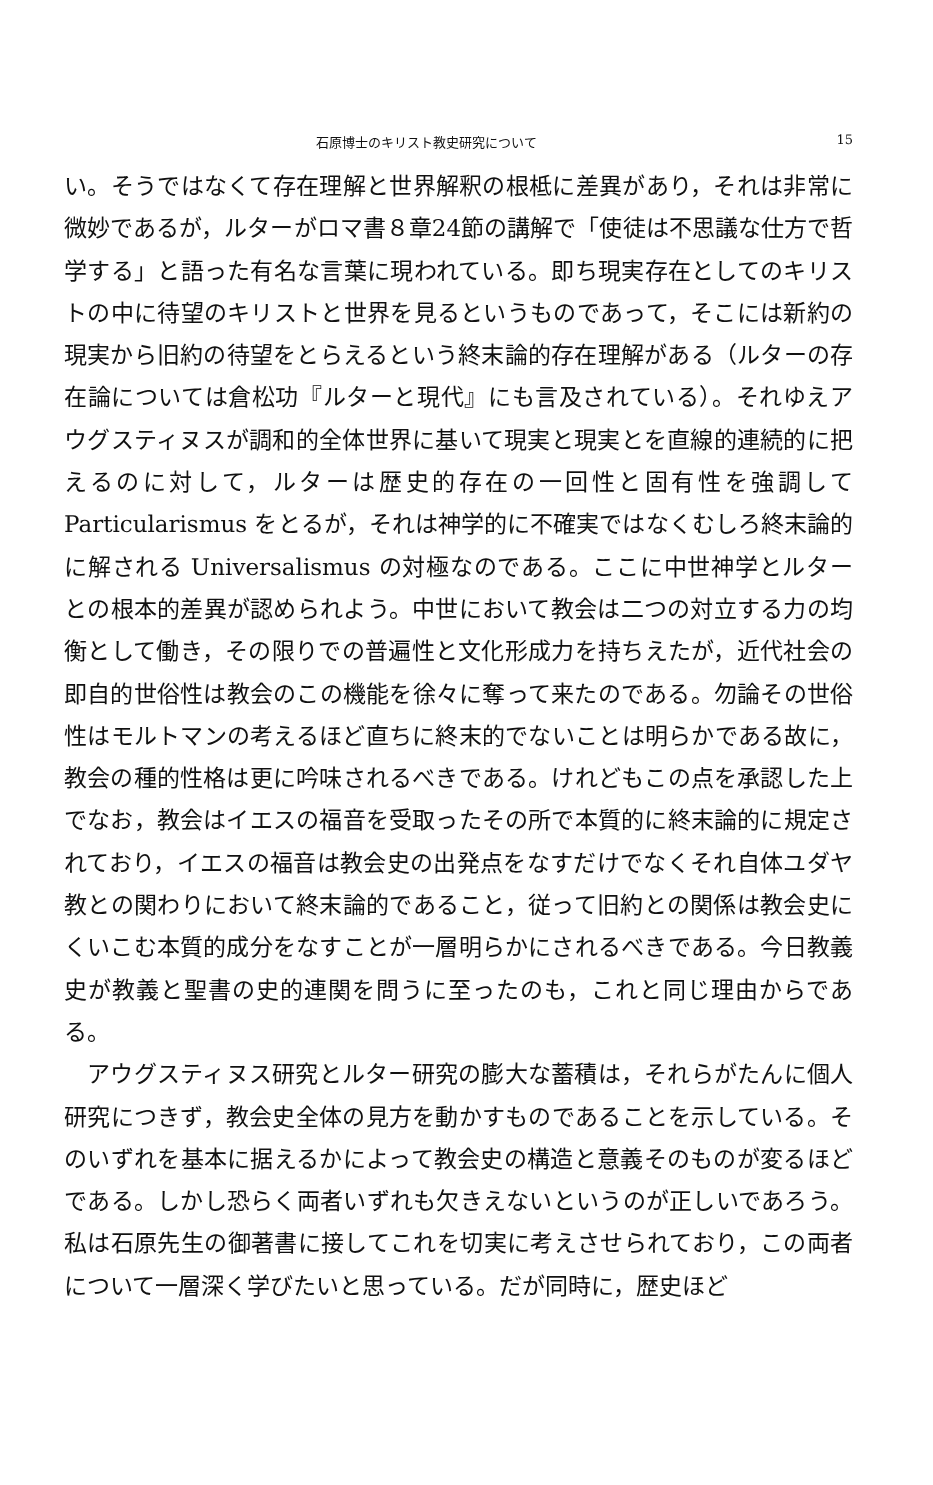石原博士のキリスト教史研究について 15
い。そうではなくて存在理解と世界解釈の根柢に差異があり，それは非常に微妙であるが，ルターがロマ書８章24節の講解で「使徒は不思議な仕方で哲学する」と語った有名な言葉に現われている。即ち現実存在としてのキリストの中に待望のキリストと世界を見るというものであって，そこには新約の現実から旧約の待望をとらえるという終末論的存在理解がある（ルターの存在論については倉松功『ルターと現代』にも言及されている）。それゆえアウグスティヌスが調和的全体世界に基いて現実と現実とを直線的連続的に把えるのに対して，ルターは歴史的存在の一回性と固有性を強調して Particularismus をとるが，それは神学的に不確実ではなくむしろ終末論的に解される Universalismus の対極なのである。ここに中世神学とルターとの根本的差異が認められよう。中世において教会は二つの対立する力の均衡として働き，その限りでの普遍性と文化形成力を持ちえたが，近代社会の即自的世俗性は教会のこの機能を徐々に奪って来たのである。勿論その世俗性はモルトマンの考えるほど直ちに終末的でないことは明らかである故に，教会の種的性格は更に吟味されるべきである。けれどもこの点を承認した上でなお，教会はイエスの福音を受取ったその所で本質的に終末論的に規定されており，イエスの福音は教会史の出発点をなすだけでなくそれ自体ユダヤ教との関わりにおいて終末論的であること，従って旧約との関係は教会史にくいこむ本質的成分をなすことが一層明らかにされるべきである。今日教義史が教義と聖書の史的連関を問うに至ったのも，これと同じ理由からである。
　アウグスティヌス研究とルター研究の膨大な蓄積は，それらがたんに個人研究につきず，教会史全体の見方を動かすものであることを示している。そのいずれを基本に据えるかによって教会史の構造と意義そのものが変るほどである。しかし恐らく両者いずれも欠きえないというのが正しいであろう。私は石原先生の御著書に接してこれを切実に考えさせられており，この両者について一層深く学びたいと思っている。だが同時に，歴史ほど